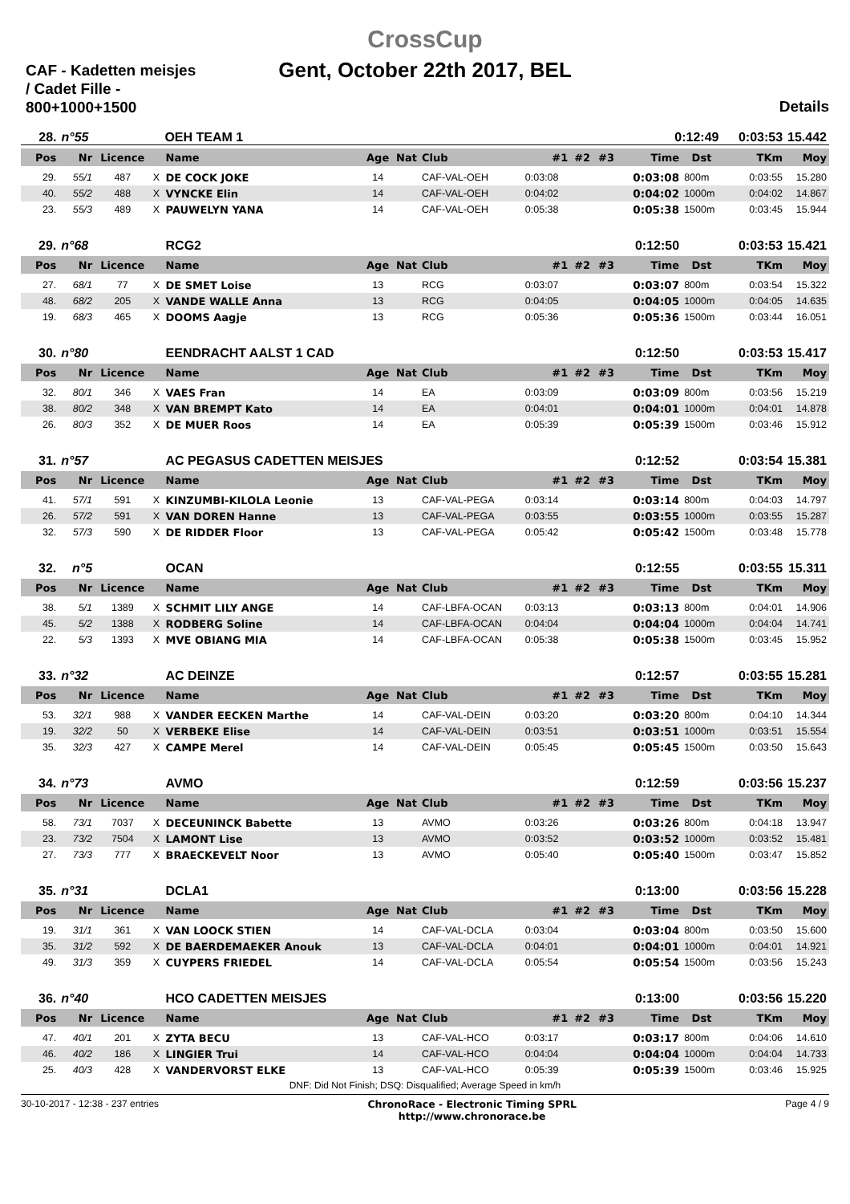CAF - Kadetten meisjes / Cadet Fille - 800+1000+1500
CrossCup
Gent, October 22th 2017, BEL
Details
| 28. | n°55 | | | OEH TEAM 1 | 0:12:49 | 0:03:53 | 15.442 |
| Pos | Nr | Licence | | Name | Age | Nat | Club | #1 | #2 | #3 | Time | Dst | TKm | Moy |
| --- | --- | --- | --- | --- | --- | --- | --- | --- | --- | --- | --- | --- | --- | --- |
| 29. | 55/1 | 487 | X | DE COCK JOKE | 14 | | CAF-VAL-OEH | 0:03:08 | | | 0:03:08 | 800m | 0:03:55 | 15.280 |
| 40. | 55/2 | 488 | X | VYNCKE Elin | 14 | | CAF-VAL-OEH | 0:04:02 | | | 0:04:02 | 1000m | 0:04:02 | 14.867 |
| 23. | 55/3 | 489 | X | PAUWELYN YANA | 14 | | CAF-VAL-OEH | 0:05:38 | | | 0:05:38 | 1500m | 0:03:45 | 15.944 |
| 29. | n°68 | | | RCG2 | | | | | | | 0:12:50 | | 0:03:53 | 15.421 |
| Pos | Nr | Licence | | Name | Age | Nat | Club | #1 | #2 | #3 | Time | Dst | TKm | Moy |
| 27. | 68/1 | 77 | X | DE SMET Loise | 13 | | RCG | 0:03:07 | | | 0:03:07 | 800m | 0:03:54 | 15.322 |
| 48. | 68/2 | 205 | X | VANDE WALLE Anna | 13 | | RCG | 0:04:05 | | | 0:04:05 | 1000m | 0:04:05 | 14.635 |
| 19. | 68/3 | 465 | X | DOOMS Aagje | 13 | | RCG | 0:05:36 | | | 0:05:36 | 1500m | 0:03:44 | 16.051 |
| 30. | n°80 | | | EENDRACHT AALST 1 CAD | | | | | | | 0:12:50 | | 0:03:53 | 15.417 |
| Pos | Nr | Licence | | Name | Age | Nat | Club | #1 | #2 | #3 | Time | Dst | TKm | Moy |
| 32. | 80/1 | 346 | X | VAES Fran | 14 | | EA | 0:03:09 | | | 0:03:09 | 800m | 0:03:56 | 15.219 |
| 38. | 80/2 | 348 | X | VAN BREMPT Kato | 14 | | EA | 0:04:01 | | | 0:04:01 | 1000m | 0:04:01 | 14.878 |
| 26. | 80/3 | 352 | X | DE MUER Roos | 14 | | EA | 0:05:39 | | | 0:05:39 | 1500m | 0:03:46 | 15.912 |
| 31. | n°57 | | | AC PEGASUS CADETTEN MEISJES | | | | | | | 0:12:52 | | 0:03:54 | 15.381 |
| Pos | Nr | Licence | | Name | Age | Nat | Club | #1 | #2 | #3 | Time | Dst | TKm | Moy |
| 41. | 57/1 | 591 | X | KINZUMBI-KILOLA Leonie | 13 | | CAF-VAL-PEGA | 0:03:14 | | | 0:03:14 | 800m | 0:04:03 | 14.797 |
| 26. | 57/2 | 591 | X | VAN DOREN Hanne | 13 | | CAF-VAL-PEGA | 0:03:55 | | | 0:03:55 | 1000m | 0:03:55 | 15.287 |
| 32. | 57/3 | 590 | X | DE RIDDER Floor | 13 | | CAF-VAL-PEGA | 0:05:42 | | | 0:05:42 | 1500m | 0:03:48 | 15.778 |
| 32. | n°5 | | | OCAN | | | | | | | 0:12:55 | | 0:03:55 | 15.311 |
| Pos | Nr | Licence | | Name | Age | Nat | Club | #1 | #2 | #3 | Time | Dst | TKm | Moy |
| 38. | 5/1 | 1389 | X | SCHMIT LILY ANGE | 14 | | CAF-LBFA-OCAN | 0:03:13 | | | 0:03:13 | 800m | 0:04:01 | 14.906 |
| 45. | 5/2 | 1388 | X | RODBERG Soline | 14 | | CAF-LBFA-OCAN | 0:04:04 | | | 0:04:04 | 1000m | 0:04:04 | 14.741 |
| 22. | 5/3 | 1393 | X | MVE OBIANG MIA | 14 | | CAF-LBFA-OCAN | 0:05:38 | | | 0:05:38 | 1500m | 0:03:45 | 15.952 |
| 33. | n°32 | | | AC DEINZE | | | | | | | 0:12:57 | | 0:03:55 | 15.281 |
| Pos | Nr | Licence | | Name | Age | Nat | Club | #1 | #2 | #3 | Time | Dst | TKm | Moy |
| 53. | 32/1 | 988 | X | VANDER EECKEN Marthe | 14 | | CAF-VAL-DEIN | 0:03:20 | | | 0:03:20 | 800m | 0:04:10 | 14.344 |
| 19. | 32/2 | 50 | X | VERBEKE Elise | 14 | | CAF-VAL-DEIN | 0:03:51 | | | 0:03:51 | 1000m | 0:03:51 | 15.554 |
| 35. | 32/3 | 427 | X | CAMPE Merel | 14 | | CAF-VAL-DEIN | 0:05:45 | | | 0:05:45 | 1500m | 0:03:50 | 15.643 |
| 34. | n°73 | | | AVMO | | | | | | | 0:12:59 | | 0:03:56 | 15.237 |
| Pos | Nr | Licence | | Name | Age | Nat | Club | #1 | #2 | #3 | Time | Dst | TKm | Moy |
| 58. | 73/1 | 7037 | X | DECEUNINCK Babette | 13 | | AVMO | 0:03:26 | | | 0:03:26 | 800m | 0:04:18 | 13.947 |
| 23. | 73/2 | 7504 | X | LAMONT Lise | 13 | | AVMO | 0:03:52 | | | 0:03:52 | 1000m | 0:03:52 | 15.481 |
| 27. | 73/3 | 777 | X | BRAECKEVELT Noor | 13 | | AVMO | 0:05:40 | | | 0:05:40 | 1500m | 0:03:47 | 15.852 |
| 35. | n°31 | | | DCLA1 | | | | | | | 0:13:00 | | 0:03:56 | 15.228 |
| Pos | Nr | Licence | | Name | Age | Nat | Club | #1 | #2 | #3 | Time | Dst | TKm | Moy |
| 19. | 31/1 | 361 | X | VAN LOOCK STIEN | 14 | | CAF-VAL-DCLA | 0:03:04 | | | 0:03:04 | 800m | 0:03:50 | 15.600 |
| 35. | 31/2 | 592 | X | DE BAERDEMAEKER Anouk | 13 | | CAF-VAL-DCLA | 0:04:01 | | | 0:04:01 | 1000m | 0:04:01 | 14.921 |
| 49. | 31/3 | 359 | X | CUYPERS FRIEDEL | 14 | | CAF-VAL-DCLA | 0:05:54 | | | 0:05:54 | 1500m | 0:03:56 | 15.243 |
| 36. | n°40 | | | HCO CADETTEN MEISJES | | | | | | | 0:13:00 | | 0:03:56 | 15.220 |
| Pos | Nr | Licence | | Name | Age | Nat | Club | #1 | #2 | #3 | Time | Dst | TKm | Moy |
| 47. | 40/1 | 201 | X | ZYTA BECU | 13 | | CAF-VAL-HCO | 0:03:17 | | | 0:03:17 | 800m | 0:04:06 | 14.610 |
| 46. | 40/2 | 186 | X | LINGIER Trui | 14 | | CAF-VAL-HCO | 0:04:04 | | | 0:04:04 | 1000m | 0:04:04 | 14.733 |
| 25. | 40/3 | 428 | X | VANDERVORST ELKE | 13 | | CAF-VAL-HCO | 0:05:39 | | | 0:05:39 | 1500m | 0:03:46 | 15.925 |
DNF: Did Not Finish; DSQ: Disqualified; Average Speed in km/h
30-10-2017 - 12:38 - 237 entries
ChronoRace - Electronic Timing SPRL
http://www.chronorace.be
Page 4 / 9